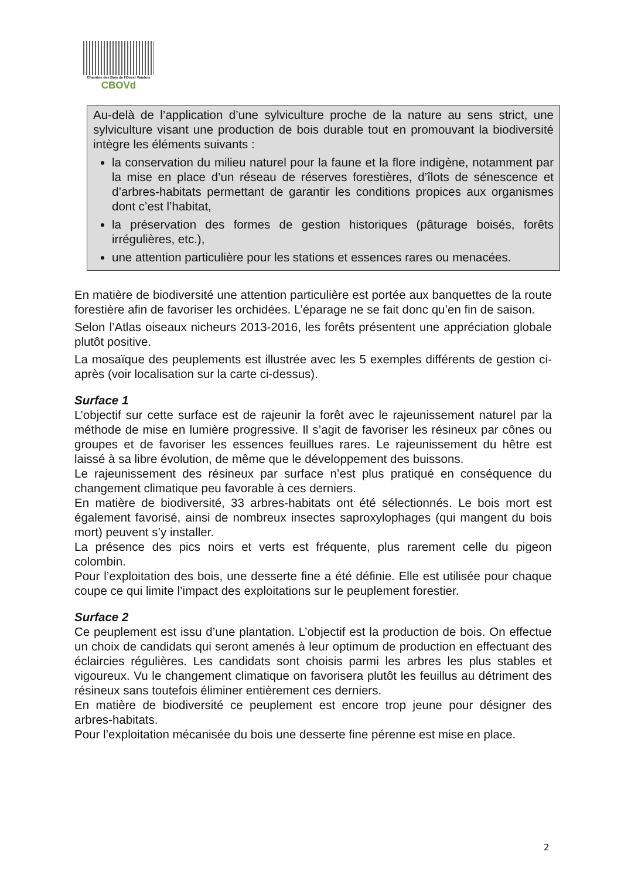Chambre des Bois de l'Ouest Vaudois
CBOVd
Au-delà de l’application d’une sylviculture proche de la nature au sens strict, une sylviculture visant une production de bois durable tout en promouvant la biodiversité intègre les éléments suivants :
la conservation du milieu naturel pour la faune et la flore indigène, notamment par la mise en place d’un réseau de réserves forestières, d’îlots de sénescence et d’arbres-habitats permettant de garantir les conditions propices aux organismes dont c’est l’habitat,
la préservation des formes de gestion historiques (pâturage boisés, forêts irrégulières, etc.),
une attention particulière pour les stations et essences rares ou menacées.
En matière de biodiversité une attention particulière est portée aux banquettes de la route forestière afin de favoriser les orchidées. L’éparage ne se fait donc qu’en fin de saison.
Selon l’Atlas oiseaux nicheurs 2013-2016, les forêts présentent une appréciation globale plutôt positive.
La mosaïque des peuplements est illustrée avec les 5 exemples différents de gestion ci-après (voir localisation sur la carte ci-dessus).
Surface 1
L’objectif sur cette surface est de rajeunir la forêt avec le rajeunissement naturel par la méthode de mise en lumière progressive. Il s’agit de favoriser les résineux par cônes ou groupes et de favoriser les essences feuillues rares. Le rajeunissement du hêtre est laissé à sa libre évolution, de même que le développement des buissons.
Le rajeunissement des résineux par surface n’est plus pratiqué en conséquence du changement climatique peu favorable à ces derniers.
En matière de biodiversité, 33 arbres-habitats ont été sélectionnés. Le bois mort est également favorisé, ainsi de nombreux insectes saproxylophages (qui mangent du bois mort) peuvent s’y installer.
La présence des pics noirs et verts est fréquente, plus rarement celle du pigeon colombin.
Pour l’exploitation des bois, une desserte fine a été définie. Elle est utilisée pour chaque coupe ce qui limite l’impact des exploitations sur le peuplement forestier.
Surface 2
Ce peuplement est issu d’une plantation. L’objectif est la production de bois. On effectue un choix de candidats qui seront amenés à leur optimum de production en effectuant des éclaircies régulières. Les candidats sont choisis parmi les arbres les plus stables et vigoureux. Vu le changement climatique on favorisera plutôt les feuillus au détriment des résineux sans toutefois éliminer entièrement ces derniers.
En matière de biodiversité ce peuplement est encore trop jeune pour désigner des arbres-habitats.
Pour l’exploitation mécanisée du bois une desserte fine pérenne est mise en place.
2